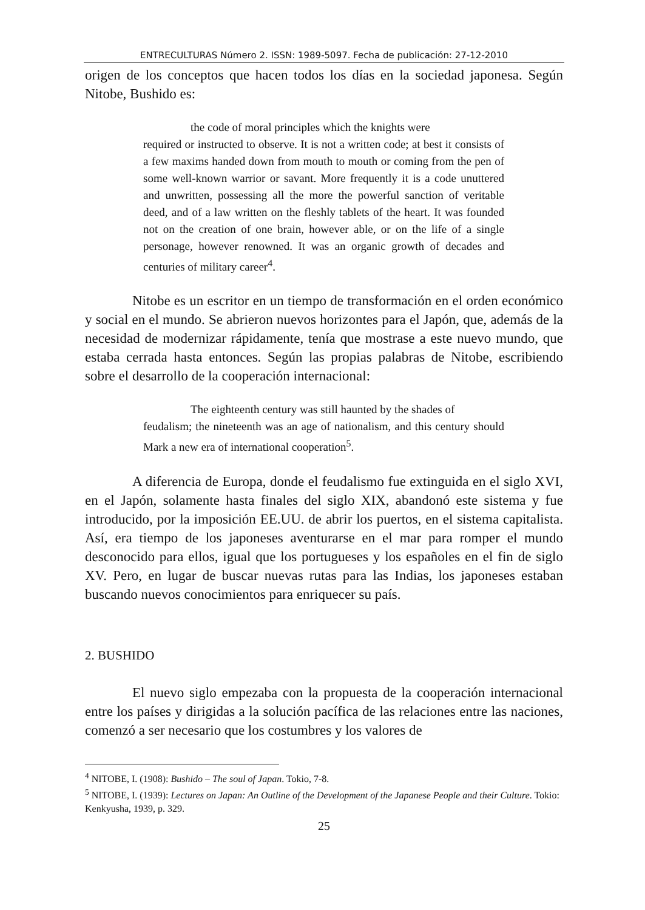ENTRECULTURAS Número 2. ISSN: 1989-5097. Fecha de publicación: 27-12-2010
origen de los conceptos que hacen todos los días en la sociedad japonesa. Según Nitobe, Bushido es:
the code of moral principles which the knights were
required or instructed to observe. It is not a written code; at best it consists of a few maxims handed down from mouth to mouth or coming from the pen of some well-known warrior or savant. More frequently it is a code unuttered and unwritten, possessing all the more the powerful sanction of veritable deed, and of a law written on the fleshly tablets of the heart. It was founded not on the creation of one brain, however able, or on the life of a single personage, however renowned. It was an organic growth of decades and centuries of military career<sup>4</sup>.
Nitobe es un escritor en un tiempo de transformación en el orden económico y social en el mundo. Se abrieron nuevos horizontes para el Japón, que, además de la necesidad de modernizar rápidamente, tenía que mostrase a este nuevo mundo, que estaba cerrada hasta entonces. Según las propias palabras de Nitobe, escribiendo sobre el desarrollo de la cooperación internacional:
The eighteenth century was still haunted by the shades of
feudalism; the nineteenth was an age of nationalism, and this century should Mark a new era of international cooperation<sup>5</sup>.
A diferencia de Europa, donde el feudalismo fue extinguida en el siglo XVI, en el Japón, solamente hasta finales del siglo XIX, abandonó este sistema y fue introducido, por la imposición EE.UU. de abrir los puertos, en el sistema capitalista. Así, era tiempo de los japoneses aventurarse en el mar para romper el mundo desconocido para ellos, igual que los portugueses y los españoles en el fin de siglo XV. Pero, en lugar de buscar nuevas rutas para las Indias, los japoneses estaban buscando nuevos conocimientos para enriquecer su país.
2. BUSHIDO
El nuevo siglo empezaba con la propuesta de la cooperación internacional entre los países y dirigidas a la solución pacífica de las relaciones entre las naciones, comenzó a ser necesario que los costumbres y los valores de
<sup>4</sup> NITOBE, I. (1908): Bushido – The soul of Japan. Tokio, 7-8.
<sup>5</sup> NITOBE, I. (1939): Lectures on Japan: An Outline of the Development of the Japanese People and their Culture. Tokio: Kenkyusha, 1939, p. 329.
25